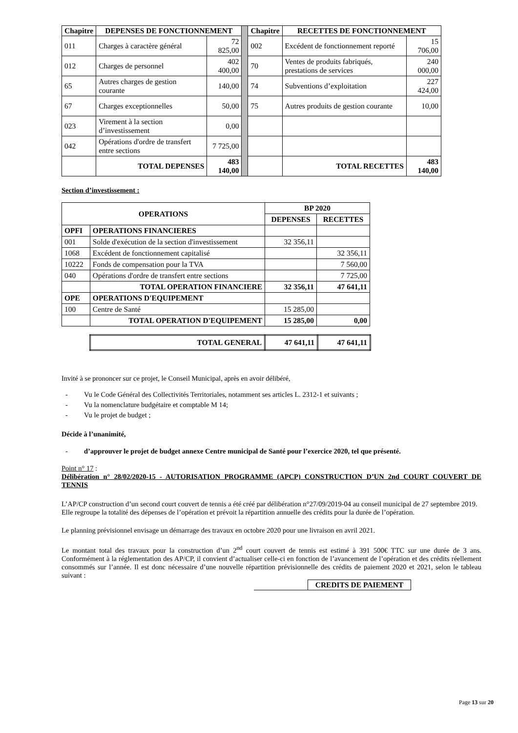| Chapitre | DEPENSES DE FONCTIONNEMENT | | | Chapitre | RECETTES DE FONCTIONNEMENT | |
| 011 | Charges à caractère général | 72 825,00 | | 002 | Excédent de fonctionnement reporté | 15 706,00 |
| 012 | Charges de personnel | 402 400,00 | | 70 | Ventes de produits fabriqués, prestations de services | 240 000,00 |
| 65 | Autres charges de gestion courante | 140,00 | | 74 | Subventions d’exploitation | 227 424,00 |
| 67 | Charges exceptionnelles | 50,00 | | 75 | Autres produits de gestion courante | 10,00 |
| 023 | Virement à la section d’investissement | 0,00 | | | | |
| 042 | Opérations d'ordre de transfert entre sections | 7 725,00 | | | | |
| | TOTAL DEPENSES | 483 140,00 | | | TOTAL RECETTES | 483 140,00 |
Section d’investissement :
| OPERATIONS | | BP 2020 | |
| --- | --- | --- | --- |
| | | DEPENSES | RECETTES |
| OPFI | OPERATIONS FINANCIERES | | |
| 001 | Solde d'exécution de la section d'investissement | 32 356,11 | |
| 1068 | Excédent de fonctionnement capitalisé | | 32 356,11 |
| 10222 | Fonds de compensation pour la TVA | | 7 560,00 |
| 040 | Opérations d'ordre de transfert entre sections | | 7 725,00 |
| | TOTAL OPERATION FINANCIERE | 32 356,11 | 47 641,11 |
| OPE | OPERATIONS D'EQUIPEMENT | | |
| 100 | Centre de Santé | 15 285,00 | |
| | TOTAL OPERATION D'EQUIPEMENT | 15 285,00 | 0,00 |
| TOTAL GENERAL | 47 641,11 | 47 641,11 |
Invité à se prononcer sur ce projet, le Conseil Municipal, après en avoir délibéré,
- Vu le Code Général des Collectivités Territoriales, notamment ses articles L. 2312-1 et suivants ;
- Vu la nomenclature budgétaire et comptable M 14;
- Vu le projet de budget ;
Décide à l’unanimité,
- d’approuver le projet de budget annexe Centre municipal de Santé pour l’exercice 2020, tel que présenté.
Point n° 17 :
Délibération n° 28/02/2020-15 - AUTORISATION PROGRAMME (APCP) CONSTRUCTION D’UN 2nd COURT COUVERT DE TENNIS
L’AP/CP construction d’un second court couvert de tennis a été créé par délibération n°27/09/2019-04 au conseil municipal de 27 septembre 2019.
Elle regroupe la totalité des dépenses de l’opération et prévoit la répartition annuelle des crédits pour la durée de l’opération.
Le planning prévisionnel envisage un démarrage des travaux en octobre 2020 pour une livraison en avril 2021.
Le montant total des travaux pour la construction d’un 2<sup>nd</sup> court couvert de tennis est estimé à 391 500€ TTC sur une durée de 3 ans. Conformément à la réglementation des AP/CP, il convient d’actualiser celle-ci en fonction de l’avancement de l’opération et des crédits réellement consommés sur l’année. Il est donc nécessaire d’une nouvelle répartition prévisionnelle des crédits de paiement 2020 et 2021, selon le tableau suivant :
| | CREDITS DE PAIEMENT |
Page 13 sur 20